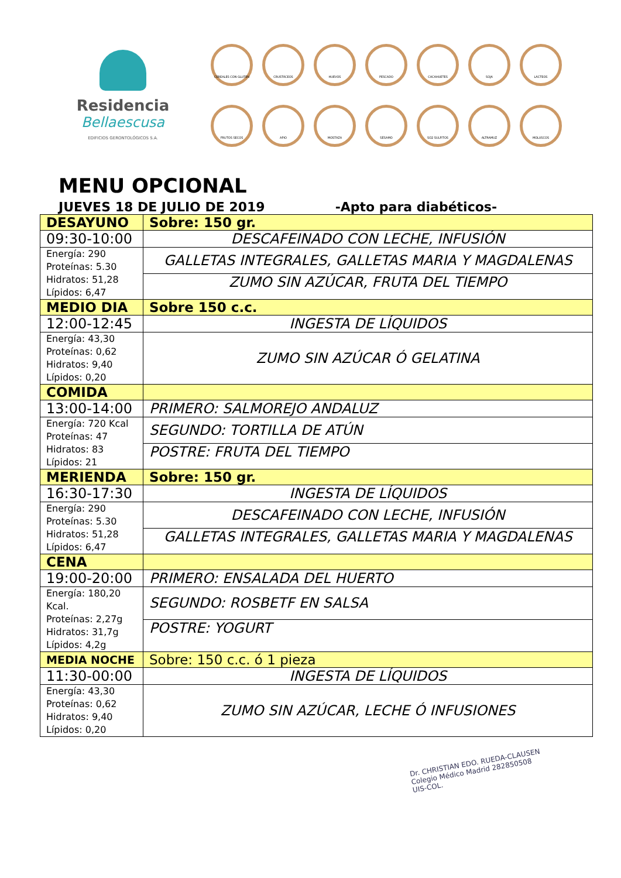Residencia
Bellaescusa
EDIFICIOS GERONTOLÓGICOS S.A.
CEREALES CON GLUTEN
CRUSTÁCEOS
HUEVOS
PESCADO
CACAHUETES
SOJA
LÁCTEOS
FRUTOS SECOS
APIO
MOSTAZA
SÉSAMO
SO2 SULFITOS
ALTRAMUZ
MOLUSCOS
MENU OPCIONAL
JUEVES 18 DE JULIO DE 2019 -Apto para diabéticos-
| DESAYUNO | Sobre: 150 gr. |
| 09:30-10:00 | DESCAFEINADO CON LECHE, INFUSIÓN |
| Energía: 290 Proteínas: 5.30 Hidratos: 51,28 Lípidos: 6,47 | GALLETAS INTEGRALES, GALLETAS MARIA Y MAGDALENAS |
| | ZUMO SIN AZÚCAR, FRUTA DEL TIEMPO |
| MEDIO DIA | Sobre 150 c.c. |
| 12:00-12:45 | INGESTA DE LÍQUIDOS |
| Energía: 43,30 Proteínas: 0,62 Hidratos: 9,40 Lípidos: 0,20 | ZUMO SIN AZÚCAR Ó GELATINA |
| COMIDA | |
| 13:00-14:00 | PRIMERO: SALMOREJO ANDALUZ |
| Energía: 720 Kcal Proteínas: 47 Hidratos: 83 Lípidos: 21 | SEGUNDO: TORTILLA DE ATÚN |
| | POSTRE: FRUTA DEL TIEMPO |
| MERIENDA | Sobre: 150 gr. |
| 16:30-17:30 | INGESTA DE LÍQUIDOS |
| Energía: 290 Proteínas: 5.30 Hidratos: 51,28 Lípidos: 6,47 | DESCAFEINADO CON LECHE, INFUSIÓN |
| | GALLETAS INTEGRALES, GALLETAS MARIA Y MAGDALENAS |
| CENA | |
| 19:00-20:00 | PRIMERO: ENSALADA DEL HUERTO |
| Energía: 180,20 Kcal. Proteínas: 2,27g Hidratos: 31,7g Lípidos: 4,2g | SEGUNDO: ROSBETF EN SALSA |
| | POSTRE: YOGURT |
| MEDIA NOCHE | Sobre: 150 c.c. ó 1 pieza |
| 11:30-00:00 | INGESTA DE LÍQUIDOS |
| Energía: 43,30 Proteínas: 0,62 Hidratos: 9,40 Lípidos: 0,20 | ZUMO SIN AZÚCAR, LECHE Ó INFUSIONES |
Dr. CHRISTIAN EDO. RUEDA-CLAUSEN
Colegio Médico Madrid 282850508
UIS-COL.